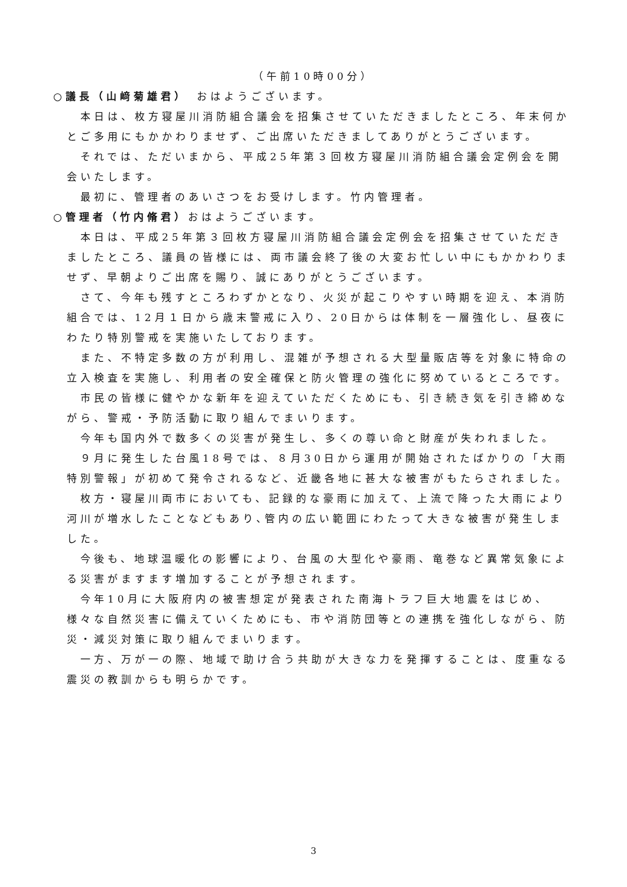（午前10時00分）
○議長（山﨑菊雄君）　おはようございます。
本日は、枚方寝屋川消防組合議会を招集させていただきましたところ、年末何かとご多用にもかかわりませず、ご出席いただきましてありがとうございます。
それでは、ただいまから、平成25年第３回枚方寝屋川消防組合議会定例会を開会いたします。
最初に、管理者のあいさつをお受けします。竹内管理者。
○管理者（竹内脩君）おはようございます。
本日は、平成25年第３回枚方寝屋川消防組合議会定例会を招集させていただきましたところ、議員の皆様には、両市議会終了後の大変お忙しい中にもかかわりませず、早朝よりご出席を賜り、誠にありがとうございます。
さて、今年も残すところわずかとなり、火災が起こりやすい時期を迎え、本消防組合では、12月１日から歳末警戒に入り、20日からは体制を一層強化し、昼夜にわたり特別警戒を実施いたしております。
また、不特定多数の方が利用し、混雑が予想される大型量販店等を対象に特命の立入検査を実施し、利用者の安全確保と防火管理の強化に努めているところです。
市民の皆様に健やかな新年を迎えていただくためにも、引き続き気を引き締めながら、警戒・予防活動に取り組んでまいります。
今年も国内外で数多くの災害が発生し、多くの尊い命と財産が失われました。
９月に発生した台風18号では、８月30日から運用が開始されたばかりの「大雨特別警報」が初めて発令されるなど、近畿各地に甚大な被害がもたらされました。
枚方・寝屋川両市においても、記録的な豪雨に加えて、上流で降った大雨により河川が増水したことなどもあり､管内の広い範囲にわたって大きな被害が発生しました。
今後も、地球温暖化の影響により、台風の大型化や豪雨、竜巻など異常気象による災害がますます増加することが予想されます。
今年10月に大阪府内の被害想定が発表された南海トラフ巨大地震をはじめ、様々な自然災害に備えていくためにも、市や消防団等との連携を強化しながら、防災・減災対策に取り組んでまいります。
一方、万が一の際、地域で助け合う共助が大きな力を発揮することは、度重なる震災の教訓からも明らかです。
3